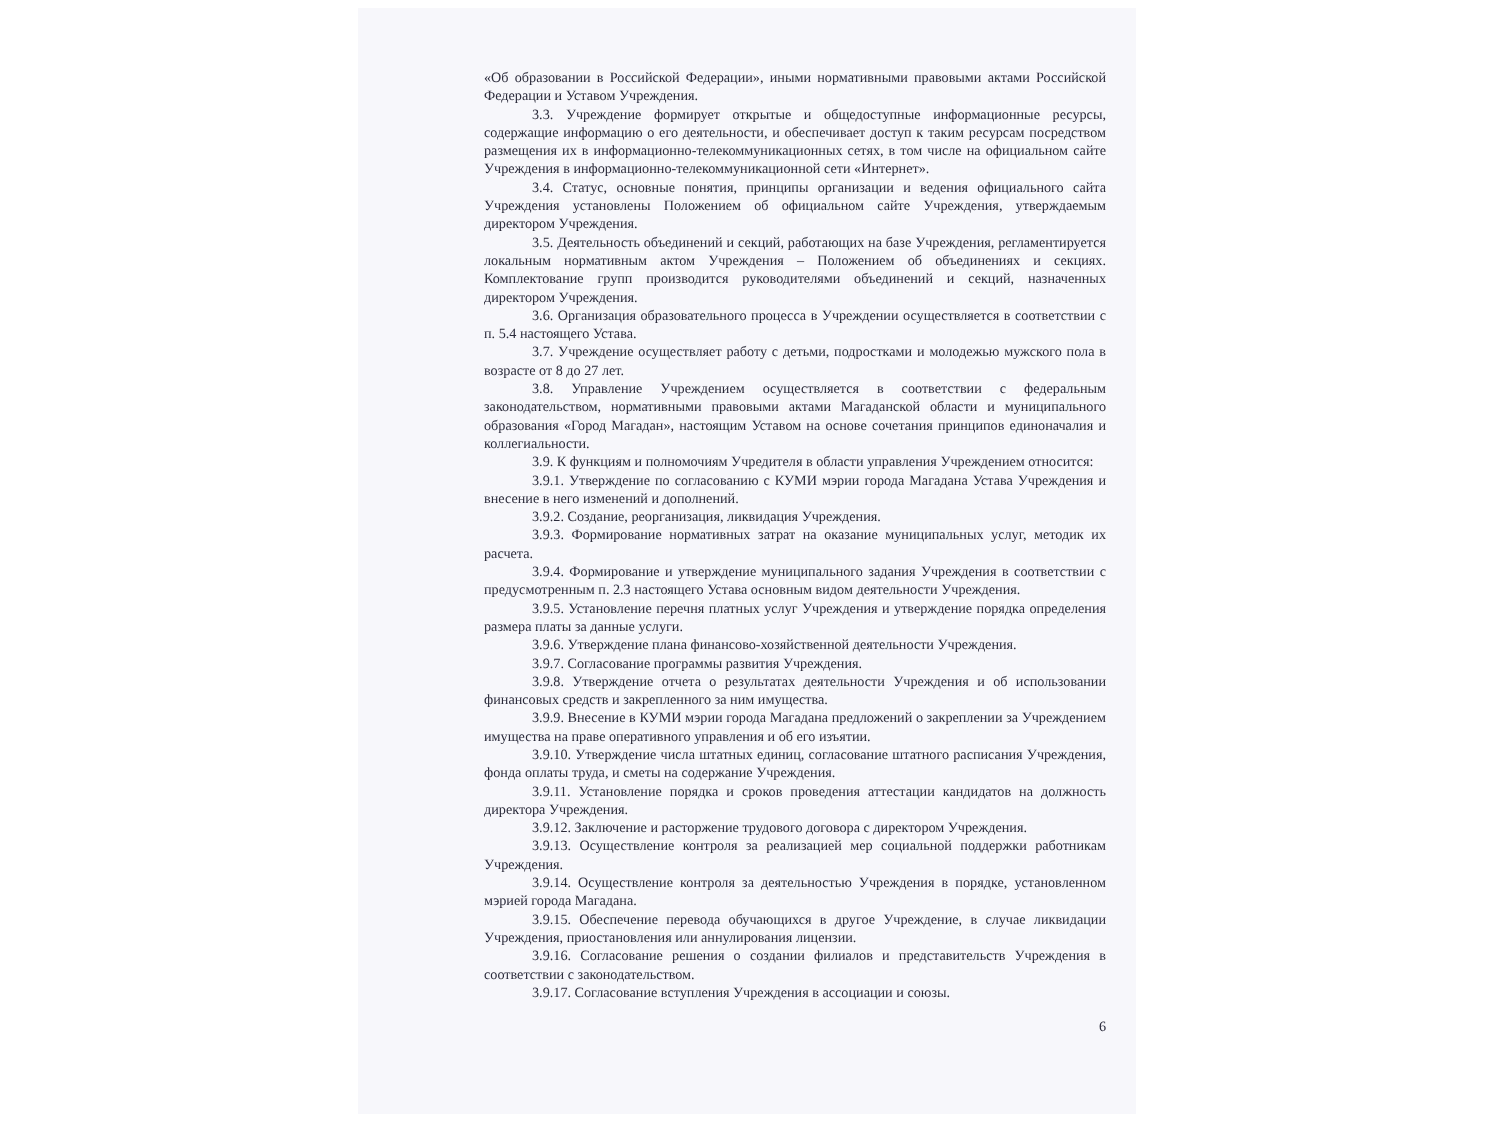«Об образовании в Российской Федерации», иными нормативными правовыми актами Российской Федерации и Уставом Учреждения.
3.3. Учреждение формирует открытые и общедоступные информационные ресурсы, содержащие информацию о его деятельности, и обеспечивает доступ к таким ресурсам посредством размещения их в информационно-телекоммуникационных сетях, в том числе на официальном сайте Учреждения в информационно-телекоммуникационной сети «Интернет».
3.4. Статус, основные понятия, принципы организации и ведения официального сайта Учреждения установлены Положением об официальном сайте Учреждения, утверждаемым директором Учреждения.
3.5. Деятельность объединений и секций, работающих на базе Учреждения, регламентируется локальным нормативным актом Учреждения – Положением об объединениях и секциях. Комплектование групп производится руководителями объединений и секций, назначенных директором Учреждения.
3.6. Организация образовательного процесса в Учреждении осуществляется в соответствии с п. 5.4 настоящего Устава.
3.7. Учреждение осуществляет работу с детьми, подростками и молодежью мужского пола в возрасте от 8 до 27 лет.
3.8. Управление Учреждением осуществляется в соответствии с федеральным законодательством, нормативными правовыми актами Магаданской области и муниципального образования «Город Магадан», настоящим Уставом на основе сочетания принципов единоначалия и коллегиальности.
3.9. К функциям и полномочиям Учредителя в области управления Учреждением относится:
3.9.1. Утверждение по согласованию с КУМИ мэрии города Магадана Устава Учреждения и внесение в него изменений и дополнений.
3.9.2. Создание, реорганизация, ликвидация Учреждения.
3.9.3. Формирование нормативных затрат на оказание муниципальных услуг, методик их расчета.
3.9.4. Формирование и утверждение муниципального задания Учреждения в соответствии с предусмотренным п. 2.3 настоящего Устава основным видом деятельности Учреждения.
3.9.5. Установление перечня платных услуг Учреждения и утверждение порядка определения размера платы за данные услуги.
3.9.6. Утверждение плана финансово-хозяйственной деятельности Учреждения.
3.9.7. Согласование программы развития Учреждения.
3.9.8. Утверждение отчета о результатах деятельности Учреждения и об использовании финансовых средств и закрепленного за ним имущества.
3.9.9. Внесение в КУМИ мэрии города Магадана предложений о закреплении за Учреждением имущества на праве оперативного управления и об его изъятии.
3.9.10. Утверждение числа штатных единиц, согласование штатного расписания Учреждения, фонда оплаты труда, и сметы на содержание Учреждения.
3.9.11. Установление порядка и сроков проведения аттестации кандидатов на должность директора Учреждения.
3.9.12. Заключение и расторжение трудового договора с директором Учреждения.
3.9.13. Осуществление контроля за реализацией мер социальной поддержки работникам Учреждения.
3.9.14. Осуществление контроля за деятельностью Учреждения в порядке, установленном мэрией города Магадана.
3.9.15. Обеспечение перевода обучающихся в другое Учреждение, в случае ликвидации Учреждения, приостановления или аннулирования лицензии.
3.9.16. Согласование решения о создании филиалов и представительств Учреждения в соответствии с законодательством.
3.9.17. Согласование вступления Учреждения в ассоциации и союзы.
6